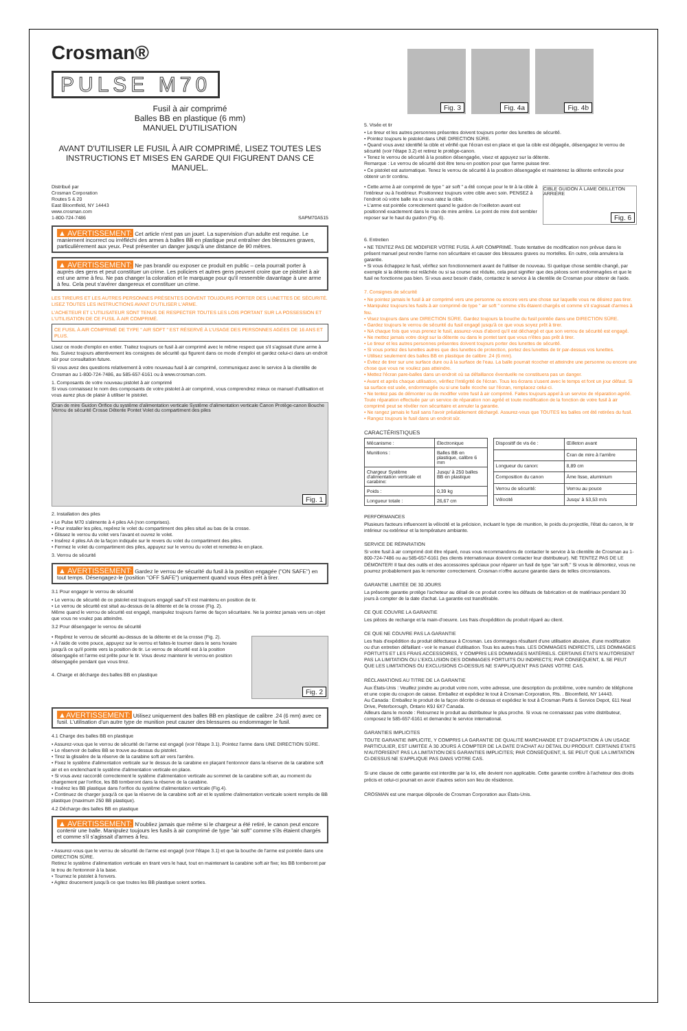Crosman®
PULSE M70
Fusil à air comprimé
Balles BB en plastique (6 mm)
MANUEL D'UTILISATION
AVANT D'UTILISER LE FUSIL À AIR COMPRIMÉ, LISEZ TOUTES LES INSTRUCTIONS ET MISES EN GARDE QUI FIGURENT DANS CE MANUEL.
Distribué par
Crosman Corporation
Routes 5 & 20
East Bloomfield, NY 14443
www.crosman.com
1-800-724-7486 SAPM70A515
▲ AVERTISSEMENT: Cet article n'est pas un jouet. La supervision d'un adulte est requise. Le maniement incorrect ou irréfléchi des armes à balles BB en plastique peut entraîner des blessures graves, particulièrement aux yeux. Peut présenter un danger jusqu'à une distance de 90 mètres.
▲ AVERTISSEMENT: Ne pas brandir ou exposer ce produit en public – cela pourrait porter à auprès des gens et peut constituer un crime. Les policiers et autres gens peuvent croire que ce pistolet à air est une arme à feu. Ne pas changer la coloration et le marquage pour qu'il ressemble davantage à une arme à feu. Cela peut s'avérer dangereux et constituer un crime.
LES TIREURS ET LES AUTRES PERSONNES PRÉSENTES DOIVENT TOUJOURS PORTER DES LUNETTES DE SÉCURITÉ.
LISEZ TOUTES LES INSTRUCTIONS AVANT D'UTILISER L'ARME.
L'ACHETEUR ET L'UTILISATEUR SONT TENUS DE RESPECTER TOUTES LES LOIS PORTANT SUR LA POSSESSION ET L'UTILISATION DE CE FUSIL À AIR COMPRIMÉ.
CE FUSIL À AIR COMPRIMÉ DE TYPE " AIR SOFT " EST RÉSERVÉ À L'USAGE DES PERSONNES AGÉES DE 16 ANS ET PLUS.
Lisez ce mode d'emploi en entier. Traitez toujours ce fusil à air comprimé avec le même respect que s'il s'agissait d'une arme à feu. Suivez toujours attentivement les consignes de sécurité qui figurent dans ce mode d'emploi et gardez celui-ci dans un endroit sûr pour consultation future.
Si vous avez des questions relativement à votre nouveau fusil à air comprimé, communiquez avec le service à la clientèle de Crosman au 1-800-724-7486, au 585-657-6161 ou à www.crosman.com.
1. Composants de votre nouveau pistolet à air comprimé
Si vous connaissez le nom des composants de votre pistolet à air comprimé, vous comprendrez mieux ce manuel d'utilisation et vous aurez plus de plaisir à utiliser le pistolet.
Cran de mire Guidon Orifice du système d'alimentation verticale Système d'alimentation verticale Canon Protège-canon Bouche Verrou de sécurité Crosse Détente Pontet Volet du compartiment des piles
Fig. 1
2. Installation des piles
• Le Pulse M70 s'alimente à 4 piles AA (non comprises).
• Pour installer les piles, repérez le volet du compartiment des piles situé au bas de la crosse.
• Glissez le verrou du volet vers l'avant et ouvrez le volet.
• Insérez 4 piles AA de la façon indiquée sur le revers du volet du compartiment des piles.
• Fermez le volet du compartiment des piles, appuyez sur le verrou du volet et remettez-le en place.
3. Verrou de sécurité
▲ AVERTISSEMENT: Gardez le verrou de sécurité du fusil à la position engagée ("ON SAFE") en tout temps. Désengagez-le (position "OFF SAFE") uniquement quand vous êtes prêt à tirer.
3.1 Pour engager le verrou de sécurité
• Le verrou de sécurité de ce pistolet est toujours engagé sauf s'il est maintenu en position de tir.
• Le verrou de sécurité est situé au-dessus de la détente et de la crosse (Fig. 2).
Même quand le verrou de sécurité est engagé, manipulez toujours l'arme de façon sécuritaire. Ne la pointez jamais vers un objet que vous ne voulez pas atteindre.
3.2 Pour désengager le verrou de sécurité
• Repérez le verrou de sécurité au-dessus de la détente et de la crosse (Fig. 2).
• À l'aide de votre pouce, appuyez sur le verrou et faites-le tourner dans le sens horaire jusqu'à ce qu'il pointe vers la position de tir. Le verrou de sécurité est à la position désengagée et l'arme est prête pour le tir. Vous devez maintenir le verrou en position désengagée pendant que vous tirez.
4. Charge et décharge des balles BB en plastique
Fig. 2
▲AVERTISSEMENT: Utilisez uniquement des balles BB en plastique de calibre .24 (6 mm) avec ce fusil. L'utilisation d'un autre type de munition peut causer des blessures ou endommager le fusil.
4.1 Charge des balles BB en plastique
• Assurez-vous que le verrou de sécurité de l'arme est engagé (voir l'étape 3.1). Pointez l'arme dans UNE DIRECTION SÛRE.
• Le réservoir de balles BB se trouve au-dessus du pistolet.
• Tirez la glissière de la réserve de la carabine soft air vers l'arrière.
• Fixez le système d'alimentation verticale sur le dessus de la carabine en plaçant l'entonnoir dans la réserve de la carabine soft air et en enclenchant le système d'alimentation verticale en place.
• Si vous avez raccordé correctement le système d'alimentation verticale au sommet de la carabine soft air, au moment du chargement par l'orifice, les BB tomberont dans la réserve de la carabine.
• Insérez les BB plastique dans l'orifice du système d'alimentation verticale (Fig.4).
• Continuez de charger jusqu'à ce que la réserve de la carabine soft air et le système d'alimentation verticale soient remplis de BB plastique (maximum 250 BB plastique).
4.2 Décharge des balles BB en plastique
▲ AVERTISSEMENT: N'oubliez jamais que même si le chargeur a été retiré, le canon peut encore contenir une balle. Manipulez toujours les fusils à air comprimé de type "air soft" comme s'ils étaient chargés et comme s'il s'agissait d'armes à feu.
• Assurez-vous que le verrou de sécurité de l'arme est engagé (voir l'étape 3.1) et que la bouche de l'arme est pointée dans une DIRECTION SÛRE.
Retirez le système d'alimentation verticale en tirant vers le haut, tout en maintenant la carabine soft air fixe; les BB tomberont par le trou de l'entonnoir à la base.
• Tournez le pistolet à l'envers.
• Agitez doucement jusqu'à ce que toutes les BB plastique soient sorties.
Fig. 3
Fig. 4a
Fig. 4b
5. Visée et tir
• Le tireur et les autres personnes présentes doivent toujours porter des lunettes de sécurité.
• Pointez toujours le pistolet dans UNE DIRECTION SÛRE.
• Quand vous avez identifié la cible et vérifié que l'écran est en place et que la cible est dégagée, désengagez le verrou de sécurité (voir l'étape 3.2) et retirez le protège-canon.
• Tenez le verrou de sécurité à la position désengagée, visez et appuyez sur la détente.
Remarque : Le verrou de sécurité doit être tenu en position pour que l'arme puisse tirer.
• Ce pistolet est automatique. Tenez le verrou de sécurité à la position désengagée et maintenez la détente enfoncée pour obtenir un tir continu.
• Cette arme à air comprimé de type " air soft " a été conçue pour le tir à la cible à l'intérieur ou à l'extérieur. Positionnez toujours votre cible avec soin. PENSEZ à l'endroit où votre balle ira si vous ratez la cible.
• L'arme est pointée correctement quand le guidon de l'oeilleton avant est positionné exactement dans le cran de mire arrière. Le point de mire doit sembler reposer sur le haut du guidon (Fig. 6).
CIBLE GUIDON À LAME OEILLETON ARRIÈRE
Fig. 6
6. Entretien
• NE TENTEZ PAS DE MODIFIER VOTRE FUSIL À AIR COMPRIMÉ. Toute tentative de modification non prévue dans le présent manuel peut rendre l'arme non sécuritaire et causer des blessures graves ou mortelles. En outre, cela annulera la garantie.
• Si vous échappez le fusil, vérifiez son fonctionnement avant de l'utiliser de nouveau. Si quelque chose semble changé, par exemple si la détente est relâchée ou si sa course est réduite, cela peut signifier que des pièces sont endommagées et que le fusil ne fonctionne pas bien. Si vous avez besoin d'aide, contactez le service à la clientèle de Crosman pour obtenir de l'aide.
7. Consignes de sécurité
• Ne pointez jamais le fusil à air comprimé vers une personne ou encore vers une chose sur laquelle vous ne désirez pas tirer.
• Manipulez toujours les fusils à air comprimé de type " air soft " comme s'ils étaient chargés et comme s'il s'agissait d'armes à feu.
• Visez toujours dans une DIRECTION SÛRE. Gardez toujours la bouche du fusil pointée dans une DIRECTION SÛRE.
• Gardez toujours le verrou de sécurité du fusil engagé jusqu'à ce que vous soyez prêt à tirer.
• NA chaque fois que vous prenez le fusil, assurez-vous d'abord qu'il est déchargé et que son verrou de sécurité est engagé.
• Ne mettez jamais votre doigt sur la détente ou dans le pontet tant que vous n'êtes pas prêt à tirer.
• Le tireur et les autres personnes présentes doivent toujours porter des lunettes de sécurité.
• Si vous portez des lunettes autres que des lunettes de protection, portez des lunettes de tir par-dessus vos lunettes.
• Utilisez seulement des balles BB en plastique de calibre .24 (6 mm).
• Évitez de tirer sur une surface dure ou à la surface de l'eau. La balle pourrait ricocher et atteindre une personne ou encore une chose que vous ne vouliez pas atteindre.
• Mettez l'écran pare-balles dans un endroit où sa défaillance éventuelle ne constituera pas un danger.
• Avant et après chaque utilisation, vérifiez l'intégrité de l'écran. Tous les écrans s'usent avec le temps et font un jour défaut. Si sa surface est usée, endommagée ou si une balle ricoche sur l'écran, remplacez celui-ci.
• Ne tentez pas de démonter ou de modifier votre fusil à air comprimé. Faites toujours appel à un service de réparation agréé. Toute réparation effectuée par un service de réparation non agréé et toute modification de la fonction de votre fusil à air comprimé peut se révéler non sécuritaire et annuler la garantie.
• Ne rangez jamais le fusil sans l'avoir préalablement déchargé. Assurez-vous que TOUTES les balles ont été retirées du fusil.
• Rangez toujours le fusil dans un endroit sûr.
CARACTÉRISTIQUES
| Mécanisme : | Électronique |
| Munitions : | Balles BB en plastique, calibre 6 mm |
| Chargeur Système d'alimentation verticale et carabine: | Jusqu' à 250 balles BB en plastique |
| Poids : | 0,39 kg |
| Longueur totale : | 26,67 cm |
| Dispositif de vis ée : | Œilleton avant |
| | Cran de mire à l'arrière |
| Longueur du canon: | 8,89 cm |
| Composition du canon | Âme lisse, aluminium |
| Verrou de sécurité: | Verrou au pouce |
| Vélocité | Jusqu' à 53,53 m/s |
PERFORMANCES
Plusieurs facteurs influencent la vélocité et la précision, incluant le type de munition, le poids du projectile, l'état du canon, le tir intérieur ou extérieur et la température ambiante.
SERVICE DE RÉPARATION
Si votre fusil à air comprimé doit être réparé, nous vous recommandons de contacter le service à la clientèle de Crosman au 1-800-724-7486 ou au 585-657-6161 (les clients internationaux doivent contacter leur distributeur). NE TENTEZ PAS DE LE DÉMONTER! Il faut des outils et des accessoires spéciaux pour réparer un fusil de type "air soft." Si vous le démontez, vous ne pourrez probablement pas le remonter correctement. Crosman n'offre aucune garantie dans de telles circonstances.
GARANTIE LIMITÉE DE 30 JOURS
La présente garantie protège l'acheteur au détail de ce produit contre les défauts de fabrication et de matériaux pendant 30 jours à compter de la date d'achat. La garantie est transférable.
CE QUE COUVRE LA GARANTIE
Les pièces de rechange et la main-d'oeuvre. Les frais d'expédition du produit réparé au client.
CE QUE NE COUVRE PAS LA GARANTIE
Les frais d'expédition du produit défectueux à Crosman. Les dommages résultant d'une utilisation abusive, d'une modification ou d'un entretien défaillant - voir le manuel d'utilisation. Tous les autres frais. LES DOMMAGES INDIRECTS, LES DOMMAGES FORTUITS ET LES FRAIS ACCESSOIRES, Y COMPRIS LES DOMMAGES MATÉRIELS. CERTAINS ÉTATS N'AUTORISENT PAS LA LIMITATION OU L'EXCLUSION DES DOMMAGES FORTUITS OU INDIRECTS; PAR CONSÉQUENT, IL SE PEUT QUE LES LIMITATIONS OU EXCLUSIONS CI-DESSUS NE S'APPLIQUENT PAS DANS VOTRE CAS.
RÉCLAMATIONS AU TITRE DE LA GARANTIE
Aux États-Unis : Veuillez joindre au produit votre nom, votre adresse, une description du problème, votre numéro de téléphone et une copie du coupon de caisse. Emballez et expédiez le tout à Crosman Corporation, Rts. . Bloomfield, NY 14443.
Au Canada : Emballez le produit de la façon décrite ci-dessus et expédiez le tout à Crosman Parts & Service Depot, 611 Neal Drive, Peterborough, Ontario K9J 6X7 Canada.
Ailleurs dans le monde : Retournez le produit au distributeur le plus proche. Si vous ne connaissez pas votre distributeur, composez le 585-657-6161 et demandez le service international.
GARANTIES IMPLICITES
TOUTE GARANTIE IMPLICITE, Y COMPRIS LA GARANTIE DE QUALITÉ MARCHANDE ET D'ADAPTATION À UN USAGE PARTICULIER, EST LIMITÉE À 30 JOURS À COMPTER DE LA DATE D'ACHAT AU DÉTAIL DU PRODUIT. CERTAINS ÉTATS N'AUTORISENT PAS LA LIMITATION DES GARANTIES IMPLICITES; PAR CONSÉQUENT, IL SE PEUT QUE LA LIMITATION CI-DESSUS NE S'APPLIQUE PAS DANS VOTRE CAS.
Si une clause de cette garantie est interdite par la loi, elle devient non applicable. Cette garantie confère à l'acheteur des droits précis et celui-ci pourrait en avoir d'autres selon son lieu de résidence.
CROSMAN est une marque déposée de Crosman Corporation aux États-Unis.